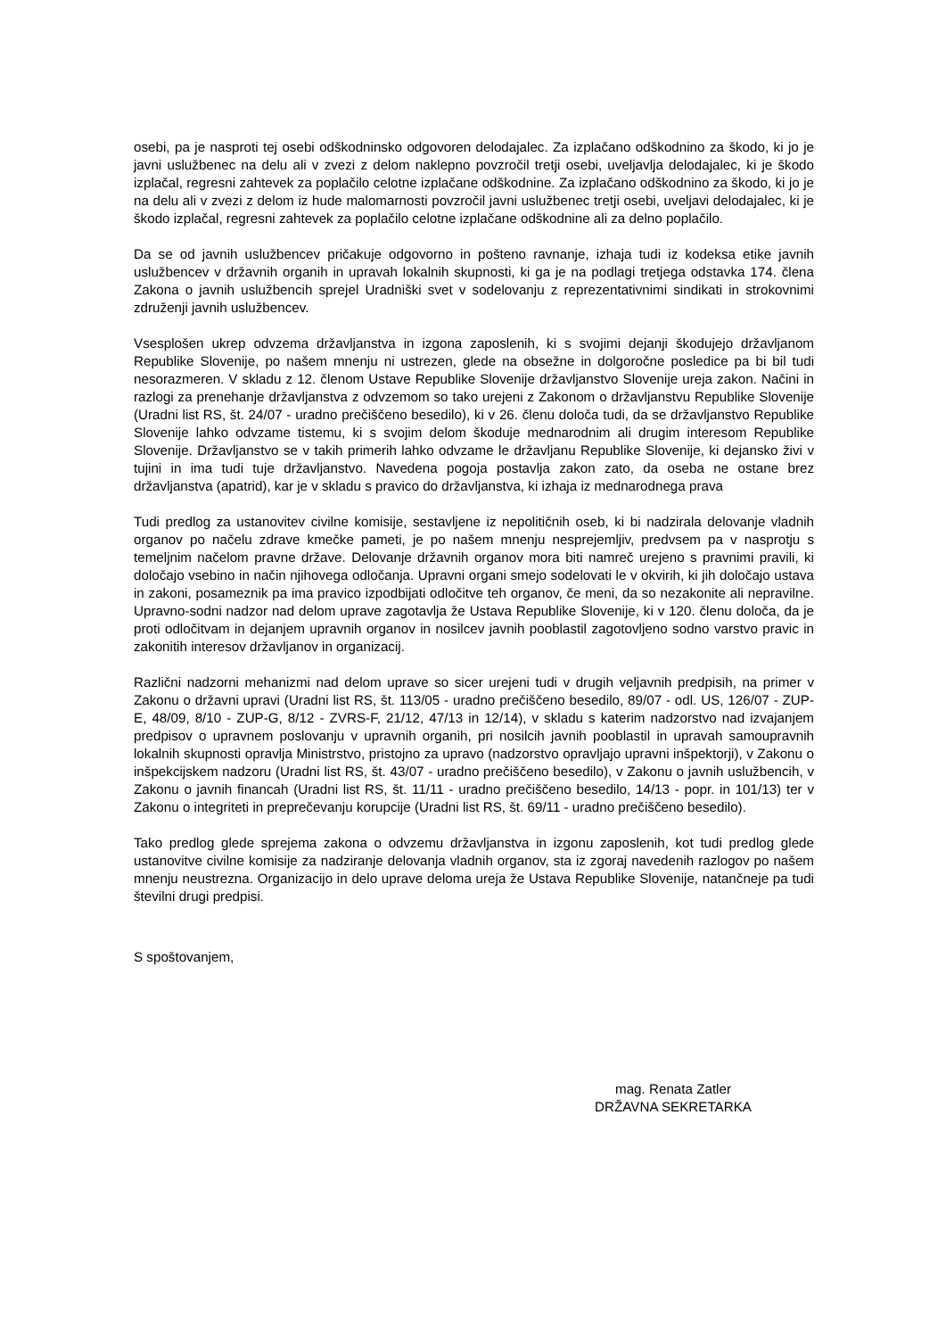osebi, pa je nasproti tej osebi odškodninsko odgovoren delodajalec. Za izplačano odškodnino za škodo, ki jo je javni uslužbenec na delu ali v zvezi z delom naklepno povzročil tretji osebi, uveljavlja delodajalec, ki je škodo izplačal, regresni zahtevek za poplačilo celotne izplačane odškodnine. Za izplačano odškodnino za škodo, ki jo je na delu ali v zvezi z delom iz hude malomarnosti povzročil javni uslužbenec tretji osebi, uveljavi delodajalec, ki je škodo izplačal, regresni zahtevek za poplačilo celotne izplačane odškodnine ali za delno poplačilo.
Da se od javnih uslužbencev pričakuje odgovorno in pošteno ravnanje, izhaja tudi iz kodeksa etike javnih uslužbencev v državnih organih in upravah lokalnih skupnosti, ki ga je na podlagi tretjega odstavka 174. člena Zakona o javnih uslužbencih sprejel Uradniški svet v sodelovanju z reprezentativnimi sindikati in strokovnimi združenji javnih uslužbencev.
Vsesplošen ukrep odvzema državljanstva in izgona zaposlenih, ki s svojimi dejanji škodujejo državljanom Republike Slovenije, po našem mnenju ni ustrezen, glede na obsežne in dolgoročne posledice pa bi bil tudi nesorazmeren. V skladu z 12. členom Ustave Republike Slovenije državljanstvo Slovenije ureja zakon. Načini in razlogi za prenehanje državljanstva z odvzemom so tako urejeni z Zakonom o državljanstvu Republike Slovenije (Uradni list RS, št. 24/07 - uradno prečiščeno besedilo), ki v 26. členu določa tudi, da se državljanstvo Republike Slovenije lahko odvzame tistemu, ki s svojim delom škoduje mednarodnim ali drugim interesom Republike Slovenije. Državljanstvo se v takih primerih lahko odvzame le državljanu Republike Slovenije, ki dejansko živi v tujini in ima tudi tuje državljanstvo. Navedena pogoja postavlja zakon zato, da oseba ne ostane brez državljanstva (apatrid), kar je v skladu s pravico do državljanstva, ki izhaja iz mednarodnega prava
Tudi predlog za ustanovitev civilne komisije, sestavljene iz nepolitičnih oseb, ki bi nadzirala delovanje vladnih organov po načelu zdrave kmečke pameti, je po našem mnenju nesprejemljiv, predvsem pa v nasprotju s temeljnim načelom pravne države. Delovanje državnih organov mora biti namreč urejeno s pravnimi pravili, ki določajo vsebino in način njihovega odločanja. Upravni organi smejo sodelovati le v okvirih, ki jih določajo ustava in zakoni, posameznik pa ima pravico izpodbijati odločitve teh organov, če meni, da so nezakonite ali nepravilne. Upravno-sodni nadzor nad delom uprave zagotavlja že Ustava Republike Slovenije, ki v 120. členu določa, da je proti odločitvam in dejanjem upravnih organov in nosilcev javnih pooblastil zagotovljeno sodno varstvo pravic in zakonitih interesov državljanov in organizacij.
Različni nadzorni mehanizmi nad delom uprave so sicer urejeni tudi v drugih veljavnih predpisih, na primer v Zakonu o državni upravi (Uradni list RS, št. 113/05 - uradno prečiščeno besedilo, 89/07 - odl. US, 126/07 - ZUP-E, 48/09, 8/10 - ZUP-G, 8/12 - ZVRS-F, 21/12, 47/13 in 12/14), v skladu s katerim nadzorstvo nad izvajanjem predpisov o upravnem poslovanju v upravnih organih, pri nosilcih javnih pooblastil in upravah samoupravnih lokalnih skupnosti opravlja Ministrstvo, pristojno za upravo (nadzorstvo opravljajo upravni inšpektorji), v Zakonu o inšpekcijskem nadzoru (Uradni list RS, št. 43/07 - uradno prečiščeno besedilo), v Zakonu o javnih uslužbencih, v Zakonu o javnih financah (Uradni list RS, št. 11/11 - uradno prečiščeno besedilo, 14/13 - popr. in 101/13) ter v Zakonu o integriteti in preprečevanju korupcije (Uradni list RS, št. 69/11 - uradno prečiščeno besedilo).
Tako predlog glede sprejema zakona o odvzemu državljanstva in izgonu zaposlenih, kot tudi predlog glede ustanovitve civilne komisije za nadziranje delovanja vladnih organov, sta iz zgoraj navedenih razlogov po našem mnenju neustrezna. Organizacijo in delo uprave deloma ureja že Ustava Republike Slovenije, natančneje pa tudi številni drugi predpisi.
S spoštovanjem,
mag. Renata Zatler
DRŽAVNA SEKRETARKA